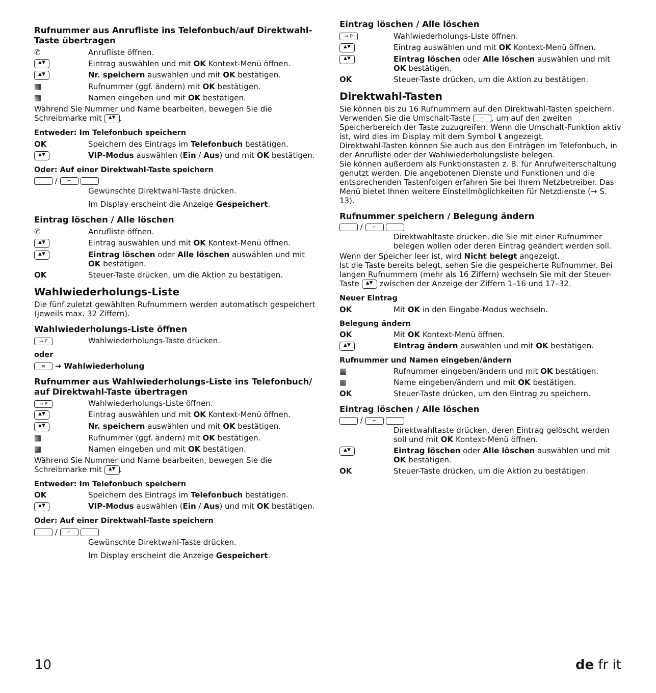Rufnummer aus Anrufliste ins Telefonbuch/auf Direktwahl-Taste übertragen
✆ Anrufliste öffnen.
▲▼ Eintrag auswählen und mit OK Kontext-Menü öffnen.
▲▼ Nr. speichern auswählen und mit OK bestätigen.
▦ Rufnummer (ggf. ändern) mit OK bestätigen.
▦ Namen eingeben und mit OK bestätigen.
Während Sie Nummer und Name bearbeiten, bewegen Sie die Schreibmarke mit ▲▼.
Entweder: Im Telefonbuch speichern
OK Speichern des Eintrags im Telefonbuch bestätigen.
▲▼ VIP-Modus auswählen (Ein / Aus) und mit OK bestätigen.
Oder: Auf einer Direktwahl-Taste speichern
/ ⌐
Gewünschte Direktwahl-Taste drücken.
Im Display erscheint die Anzeige Gespeichert.
Eintrag löschen / Alle löschen
✆ Anrufliste öffnen.
▲▼ Eintrag auswählen und mit OK Kontext-Menü öffnen.
▲▼ Eintrag löschen oder Alle löschen auswählen und mit OK bestätigen.
OK Steuer-Taste drücken, um die Aktion zu bestätigen.
Wahlwiederholungs-Liste
Die fünf zuletzt gewählten Rufnummern werden automatisch gespeichert (jeweils max. 32 Ziffern).
Wahlwiederholungs-Liste öffnen
→ P Wahlwiederholungs-Taste drücken.
oder
≡ → Wahlwiederholung
Rufnummer aus Wahlwiederholungs-Liste ins Telefonbuch/ auf Direktwahl-Taste übertragen
→ P Wahlwiederholungs-Liste öffnen.
▲▼ Eintrag auswählen und mit OK Kontext-Menü öffnen.
▲▼ Nr. speichern auswählen und mit OK bestätigen.
▦ Rufnummer (ggf. ändern) mit OK bestätigen.
▦ Namen eingeben und mit OK bestätigen.
Während Sie Nummer und Name bearbeiten, bewegen Sie die Schreibmarke mit ▲▼.
Entweder: Im Telefonbuch speichern
OK Speichern des Eintrags im Telefonbuch bestätigen.
▲▼ VIP-Modus auswählen (Ein / Aus) und mit OK bestätigen.
Oder: Auf einer Direktwahl-Taste speichern
/ ⌐
Gewünschte Direktwahl-Taste drücken.
Im Display erscheint die Anzeige Gespeichert.
Eintrag löschen / Alle löschen
→ P Wahlwiederholungs-Liste öffnen.
▲▼ Eintrag auswählen und mit OK Kontext-Menü öffnen.
▲▼ Eintrag löschen oder Alle löschen auswählen und mit OK bestätigen.
OK Steuer-Taste drücken, um die Aktion zu bestätigen.
Direktwahl-Tasten
Sie können bis zu 16 Rufnummern auf den Direktwahl-Tasten speichern. Verwenden Sie die Umschalt-Taste ⌐, um auf den zweiten Speicherbereich der Taste zuzugreifen. Wenn die Umschalt-Funktion aktiv ist, wird dies im Display mit dem Symbol Ɩ angezeigt.
Direktwahl-Tasten können Sie auch aus den Einträgen im Telefonbuch, in der Anrufliste oder der Wahlwiederholungsliste belegen.
Sie können außerdem als Funktionstasten z. B. für Anrufweiterschaltung genutzt werden. Die angebotenen Dienste und Funktionen und die entsprechenden Tastenfolgen erfahren Sie bei Ihrem Netzbetreiber. Das Menü bietet Ihnen weitere Einstellmöglichkeiten für Netzdienste (→ S. 13).
Rufnummer speichern / Belegung ändern
/ ⌐
Direktwahltaste drücken, die Sie mit einer Rufnummer belegen wollen oder deren Eintrag geändert werden soll.
Wenn der Speicher leer ist, wird Nicht belegt angezeigt.
Ist die Taste bereits belegt, sehen Sie die gespeicherte Rufnummer. Bei langen Rufnummern (mehr als 16 Ziffern) wechseln Sie mit der Steuer-Taste ▲▼ zwischen der Anzeige der Ziffern 1–16 und 17–32.
Neuer Eintrag
OK Mit OK in den Eingabe-Modus wechseln.
Belegung ändern
OK Mit OK Kontext-Menü öffnen.
▲▼ Eintrag ändern auswählen und mit OK bestätigen.
Rufnummer und Namen eingeben/ändern
▦ Rufnummer eingeben/ändern und mit OK bestätigen.
▦ Name eingeben/ändern und mit OK bestätigen.
OK Steuer-Taste drücken, um den Eintrag zu speichern.
Eintrag löschen / Alle löschen
/ ⌐
Direktwahltaste drücken, deren Eintrag gelöscht werden soll und mit OK Kontext-Menü öffnen.
▲▼ Eintrag löschen oder Alle löschen auswählen und mit OK bestätigen.
OK Steuer-Taste drücken, um die Aktion zu bestätigen.
10 de fr it